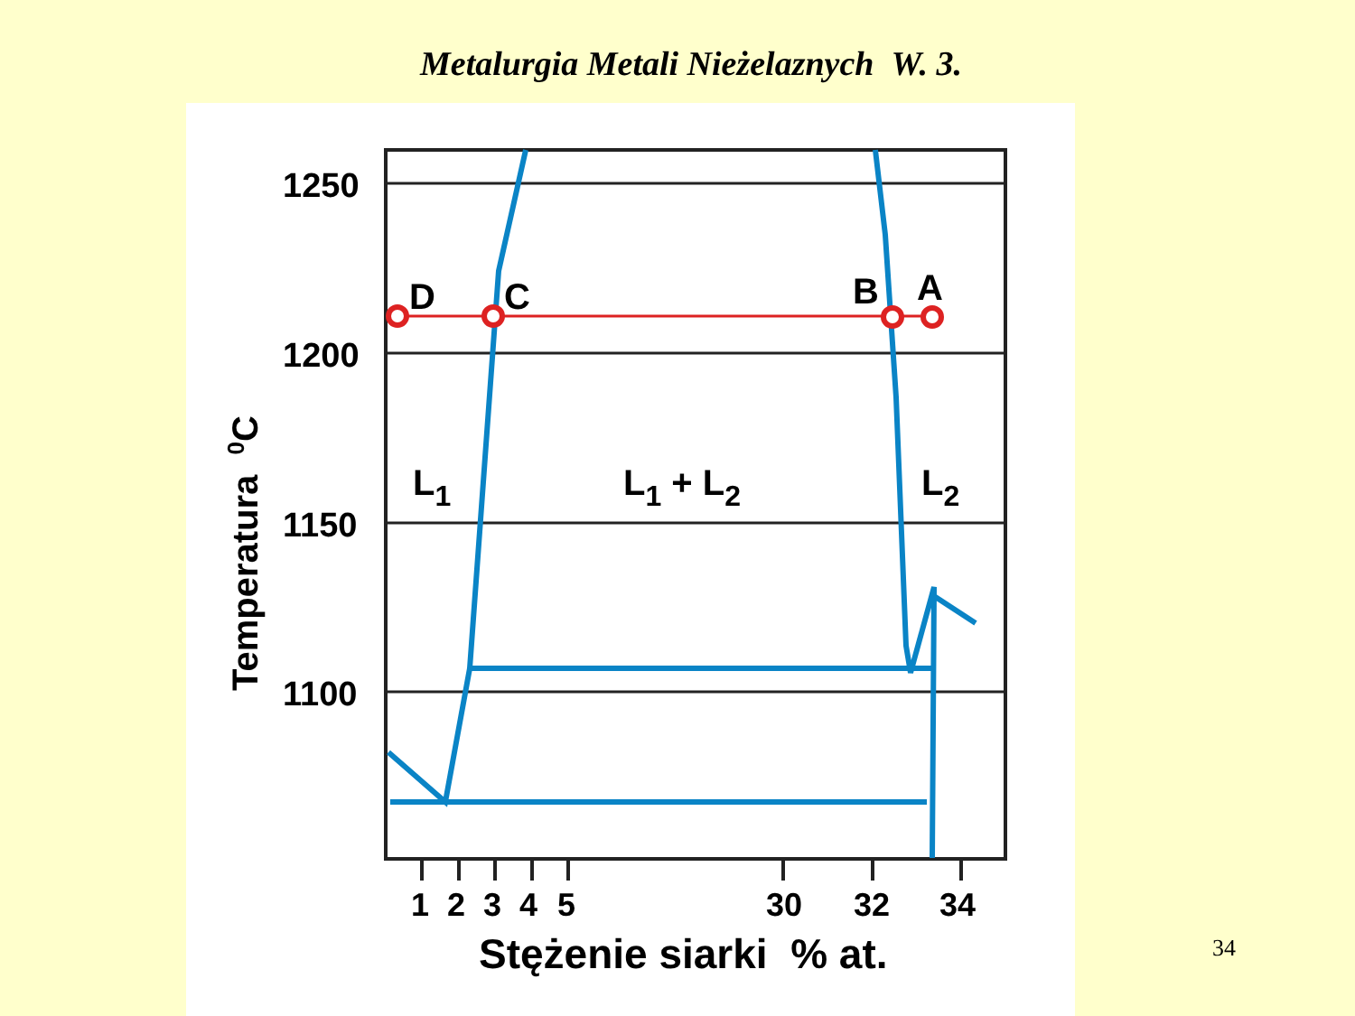Metalurgia Metali Nieżelaznych W. 3.
1250
1200
1150
1100
Temperatura 0C
1
2
3
4
5
30
32
34
Stężenie siarki % at.
D
C
B
A
L1
L1 + L2
L2
34